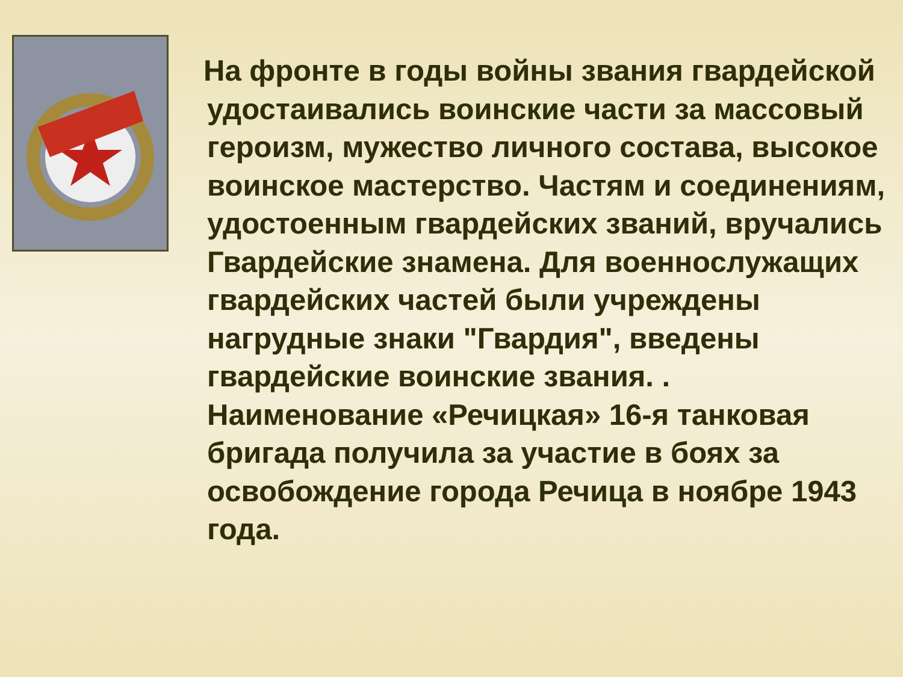На фронте в годы войны звания гвардейской удостаивались воинские части за массовый героизм, мужество личного состава, высокое воинское мастерство. Частям и соединениям, удостоенным гвардейских званий, вручались Гвардейские знамена. Для военнослужащих гвардейских частей были учреждены нагрудные знаки "Гвардия", введены гвардейские воинские звания. . Наименование «Речицкая» 16-я танковая бригада получила за участие в боях за освобождение города Речица в ноябре 1943 года.